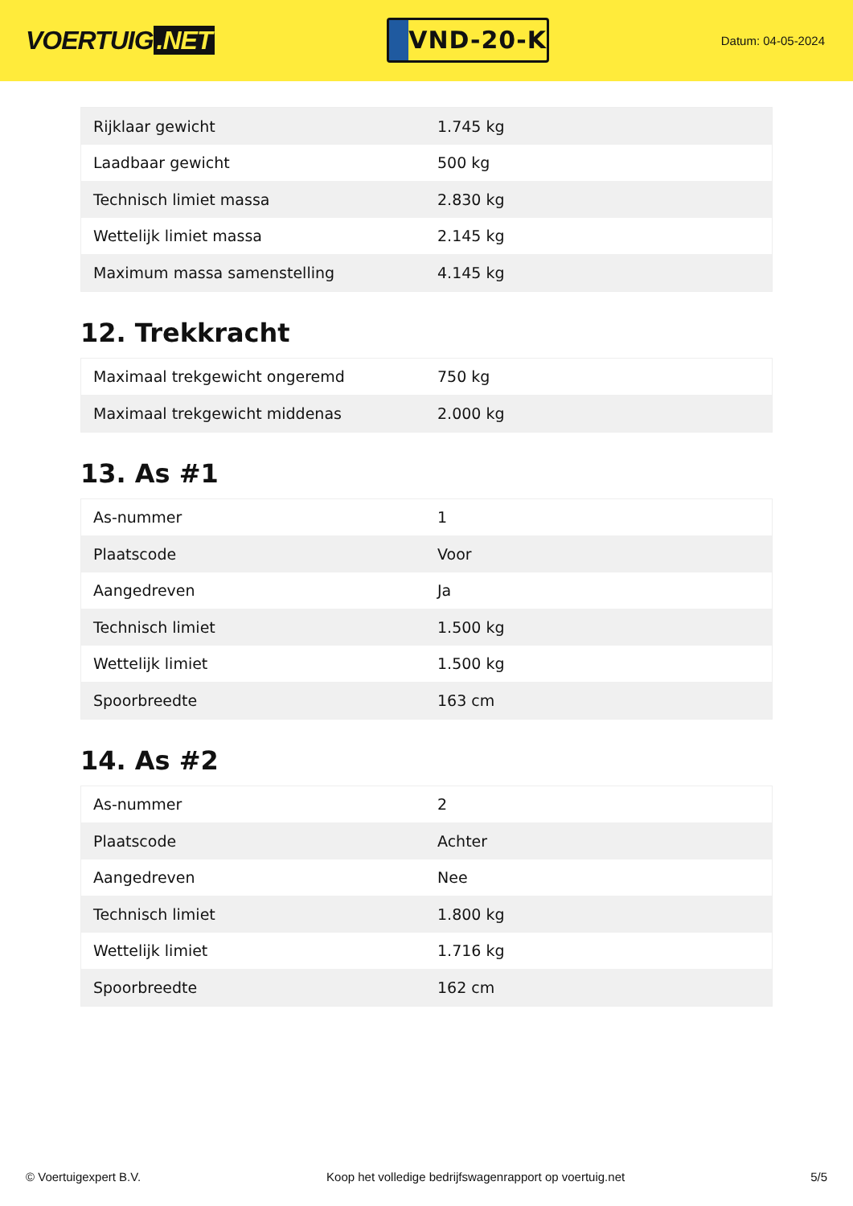VOERTUIG.NET
VND-20-K
Datum: 04-05-2024
| Rijklaar gewicht | 1.745 kg |
| Laadbaar gewicht | 500 kg |
| Technisch limiet massa | 2.830 kg |
| Wettelijk limiet massa | 2.145 kg |
| Maximum massa samenstelling | 4.145 kg |
12. Trekkracht
| Maximaal trekgewicht ongeremd | 750 kg |
| Maximaal trekgewicht middenas | 2.000 kg |
13. As #1
| As-nummer | 1 |
| Plaatscode | Voor |
| Aangedreven | Ja |
| Technisch limiet | 1.500 kg |
| Wettelijk limiet | 1.500 kg |
| Spoorbreedte | 163 cm |
14. As #2
| As-nummer | 2 |
| Plaatscode | Achter |
| Aangedreven | Nee |
| Technisch limiet | 1.800 kg |
| Wettelijk limiet | 1.716 kg |
| Spoorbreedte | 162 cm |
© Voertuigexpert B.V. Koop het volledige bedrijfswagenrapport op voertuig.net 5/5